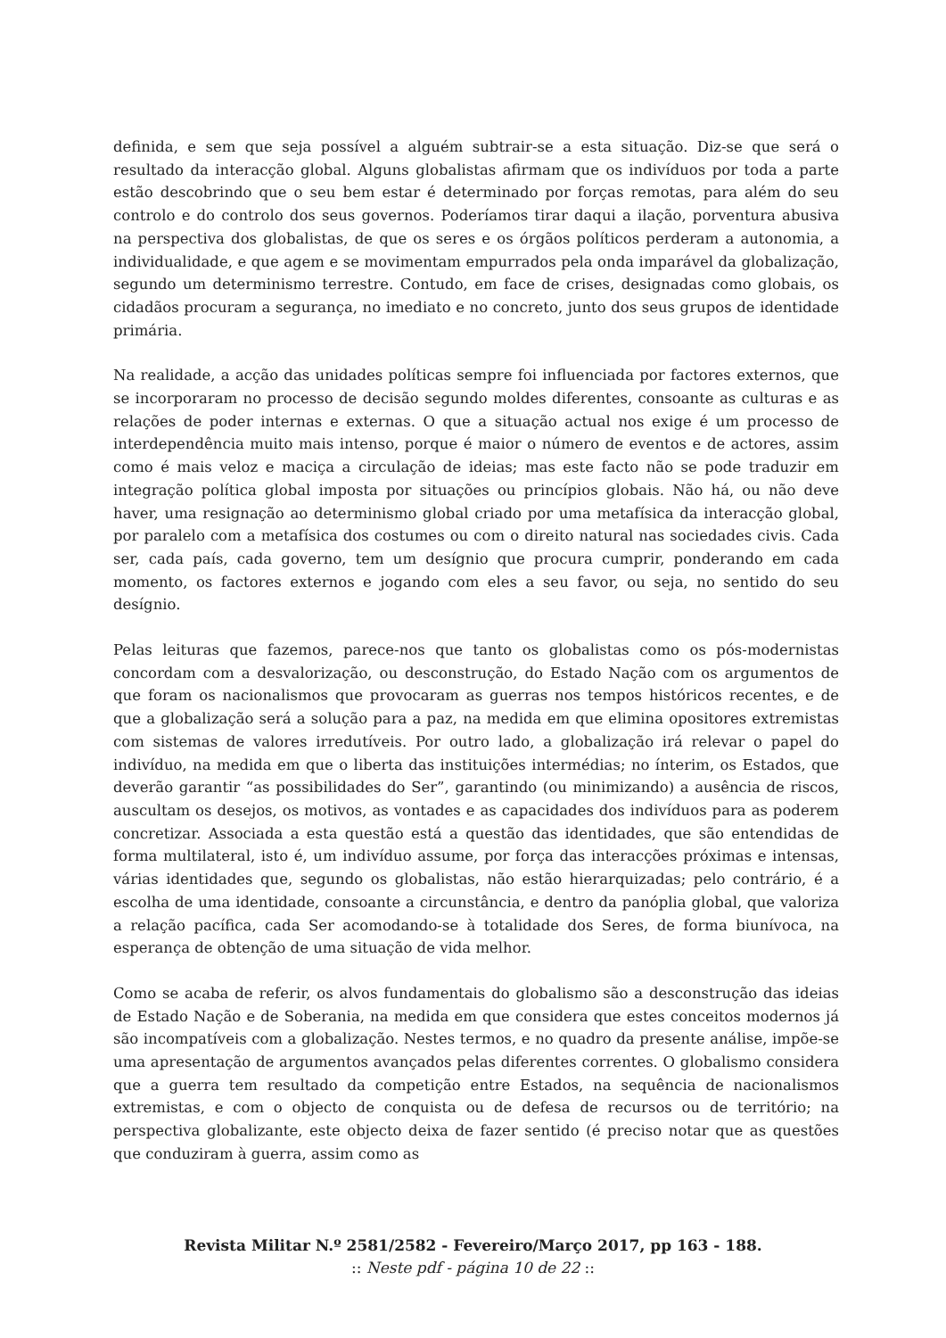definida, e sem que seja possível a alguém subtrair-se a esta situação. Diz-se que será o resultado da interacção global. Alguns globalistas afirmam que os indivíduos por toda a parte estão descobrindo que o seu bem estar é determinado por forças remotas, para além do seu controlo e do controlo dos seus governos. Poderíamos tirar daqui a ilação, porventura abusiva na perspectiva dos globalistas, de que os seres e os órgãos políticos perderam a autonomia, a individualidade, e que agem e se movimentam empurrados pela onda imparável da globalização, segundo um determinismo terrestre. Contudo, em face de crises, designadas como globais, os cidadãos procuram a segurança, no imediato e no concreto, junto dos seus grupos de identidade primária.
Na realidade, a acção das unidades políticas sempre foi influenciada por factores externos, que se incorporaram no processo de decisão segundo moldes diferentes, consoante as culturas e as relações de poder internas e externas. O que a situação actual nos exige é um processo de interdependência muito mais intenso, porque é maior o número de eventos e de actores, assim como é mais veloz e maciça a circulação de ideias; mas este facto não se pode traduzir em integração política global imposta por situações ou princípios globais. Não há, ou não deve haver, uma resignação ao determinismo global criado por uma metafísica da interacção global, por paralelo com a metafísica dos costumes ou com o direito natural nas sociedades civis. Cada ser, cada país, cada governo, tem um desígnio que procura cumprir, ponderando em cada momento, os factores externos e jogando com eles a seu favor, ou seja, no sentido do seu desígnio.
Pelas leituras que fazemos, parece-nos que tanto os globalistas como os pós-modernistas concordam com a desvalorização, ou desconstrução, do Estado Nação com os argumentos de que foram os nacionalismos que provocaram as guerras nos tempos históricos recentes, e de que a globalização será a solução para a paz, na medida em que elimina opositores extremistas com sistemas de valores irredutíveis. Por outro lado, a globalização irá relevar o papel do indivíduo, na medida em que o liberta das instituições intermédias; no ínterim, os Estados, que deverão garantir “as possibilidades do Ser”, garantindo (ou minimizando) a ausência de riscos, auscultam os desejos, os motivos, as vontades e as capacidades dos indivíduos para as poderem concretizar. Associada a esta questão está a questão das identidades, que são entendidas de forma multilateral, isto é, um indivíduo assume, por força das interacções próximas e intensas, várias identidades que, segundo os globalistas, não estão hierarquizadas; pelo contrário, é a escolha de uma identidade, consoante a circunstância, e dentro da panóplia global, que valoriza a relação pacífica, cada Ser acomodando-se à totalidade dos Seres, de forma biunívoca, na esperança de obtenção de uma situação de vida melhor.
Como se acaba de referir, os alvos fundamentais do globalismo são a desconstrução das ideias de Estado Nação e de Soberania, na medida em que considera que estes conceitos modernos já são incompatíveis com a globalização. Nestes termos, e no quadro da presente análise, impõe-se uma apresentação de argumentos avançados pelas diferentes correntes. O globalismo considera que a guerra tem resultado da competição entre Estados, na sequência de nacionalismos extremistas, e com o objecto de conquista ou de defesa de recursos ou de território; na perspectiva globalizante, este objecto deixa de fazer sentido (é preciso notar que as questões que conduziram à guerra, assim como as
Revista Militar N.º 2581/2582 - Fevereiro/Março 2017, pp 163 - 188.
:: Neste pdf - página 10 de 22 ::